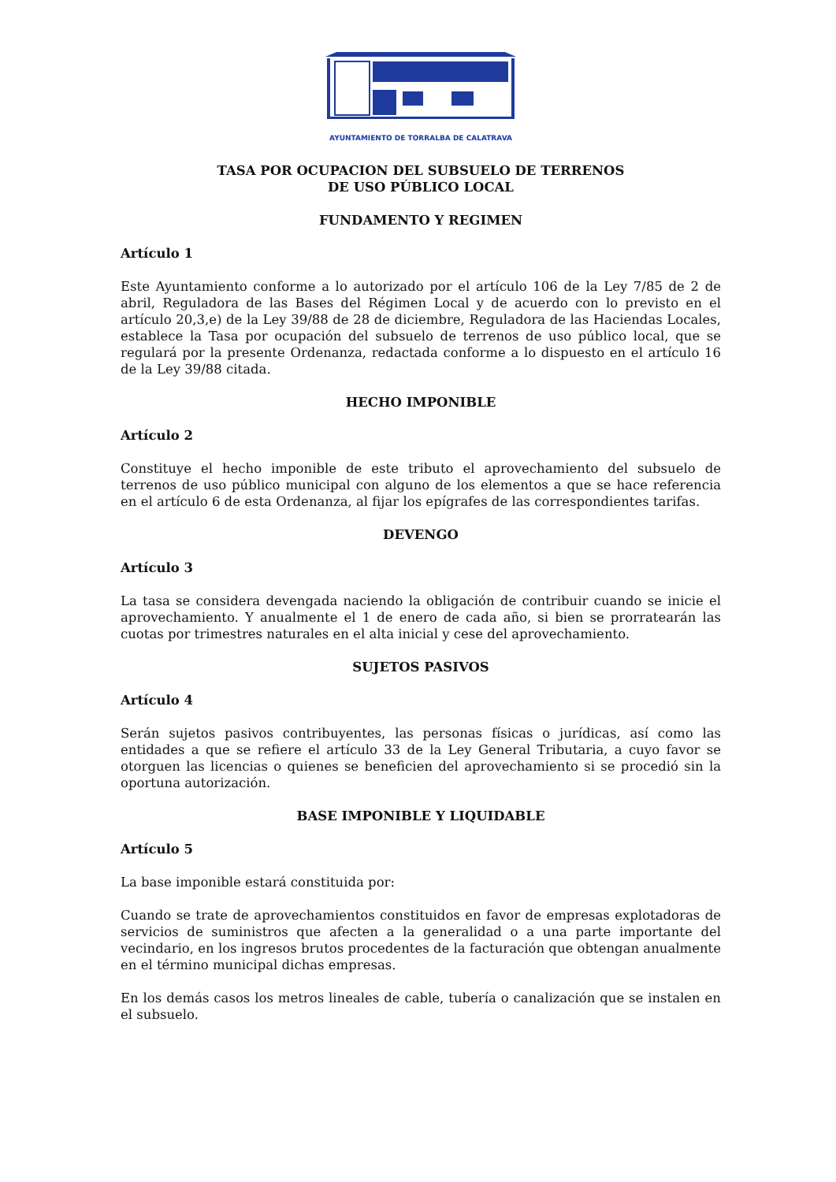AYUNTAMIENTO DE TORRALBA DE CALATRAVA
TASA POR OCUPACION DEL SUBSUELO DE TERRENOS
DE USO PÚBLICO LOCAL
FUNDAMENTO Y REGIMEN
Artículo 1
Este Ayuntamiento conforme a lo autorizado por el artículo 106 de la Ley 7/85 de 2 de abril, Reguladora de las Bases del Régimen Local y de acuerdo con lo previsto en el artículo 20,3,e) de la Ley 39/88 de 28 de diciembre, Reguladora de las Haciendas Locales, establece la Tasa por ocupación del subsuelo de terrenos de uso público local, que se regulará por la presente Ordenanza, redactada conforme a lo dispuesto en el artículo 16 de la Ley 39/88 citada.
HECHO IMPONIBLE
Artículo 2
Constituye el hecho imponible de este tributo el aprovechamiento del subsuelo de terrenos de uso público municipal con alguno de los elementos a que se hace referencia en el artículo 6 de esta Ordenanza, al fijar los epígrafes de las correspondientes tarifas.
DEVENGO
Artículo 3
La tasa se considera devengada naciendo la obligación de contribuir cuando se inicie el aprovechamiento. Y anualmente el 1 de enero de cada año, si bien se prorratearán las cuotas por trimestres naturales en el alta inicial y cese del aprovechamiento.
SUJETOS PASIVOS
Artículo 4
Serán sujetos pasivos contribuyentes, las personas físicas o jurídicas, así como las entidades a que se refiere el artículo 33 de la Ley General Tributaria, a cuyo favor se otorguen las licencias o quienes se beneficien del aprovechamiento si se procedió sin la oportuna autorización.
BASE IMPONIBLE Y LIQUIDABLE
Artículo 5
La base imponible estará constituida por:
Cuando se trate de aprovechamientos constituidos en favor de empresas explotadoras de servicios de suministros que afecten a la generalidad o a una parte importante del vecindario, en los ingresos brutos procedentes de la facturación que obtengan anualmente en el término municipal dichas empresas.
En los demás casos los metros lineales de cable, tubería o canalización que se instalen en el subsuelo.